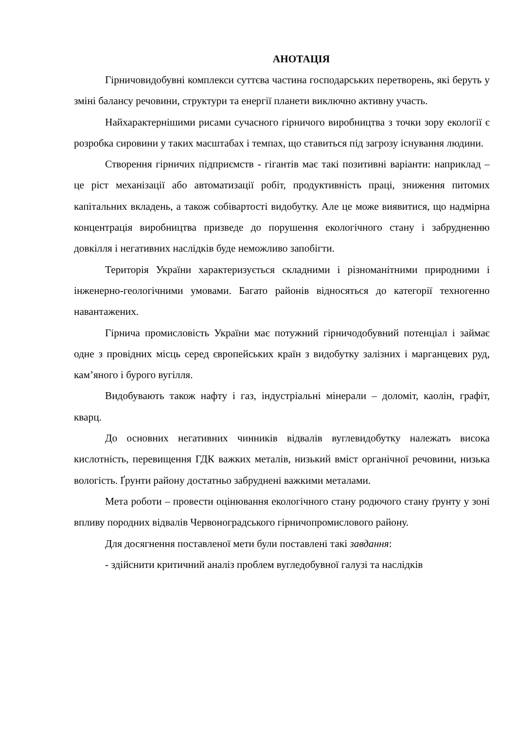АНОТАЦІЯ
Гірничовидобувні комплекси суттєва частина господарських перетворень, які беруть у зміні балансу речовини, структури та енергії планети виключно активну участь.
Найхарактернішими рисами сучасного гірничого виробництва з точки зору екології є розробка сировини у таких масштабах і темпах, що ставиться під загрозу існування людини.
Створення гірничих підприємств - гігантів має такі позитивні варіанти: наприклад – це ріст механізації або автоматизації робіт, продуктивність праці, зниження питомих капітальних вкладень, а також собівартості видобутку. Але це може виявитися, що надмірна концентрація виробництва призведе до порушення екологічного стану і забрудненню довкілля і негативних наслідків буде неможливо запобігти.
Територія України характеризується складними і різноманітними природними і інженерно-геологічними умовами. Багато районів відносяться до категорії техногенно навантажених.
Гірнича промисловість України має потужний гірничодобувний потенціал і займає одне з провідних місць серед європейських країн з видобутку залізних і марганцевих руд, кам’яного і бурого вугілля.
Видобувають також нафту і газ, індустріальні мінерали – доломіт, каолін, графіт, кварц.
До основних негативних чинників відвалів вуглевидобутку належать висока кислотність, перевищення ГДК важких металів, низький вміст органічної речовини, низька вологість. Ґрунти району достатньо забруднені важкими металами.
Мета роботи – провести оцінювання екологічного стану родючого стану ґрунту у зоні впливу породних відвалів Червоноградського гірничопромислового району.
Для досягнення поставленої мети були поставлені такі завдання:
- здійснити критичний аналіз проблем вугледобувної галузі та наслідків